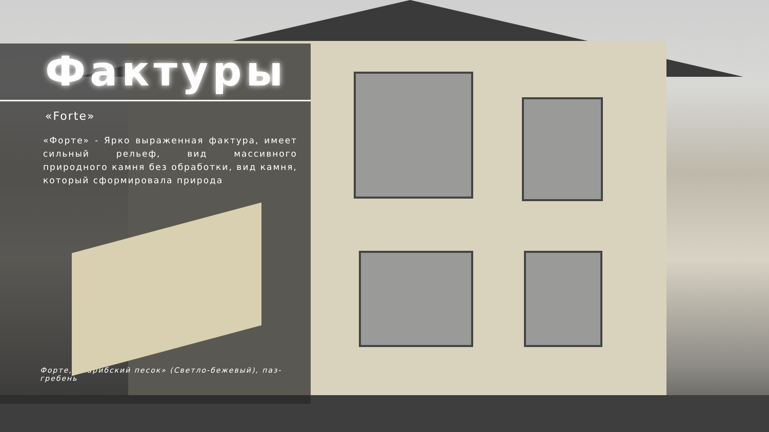Фактуры
«Forte»
«Форте» - Ярко выраженная фактура, имеет сильный рельеф, вид массивного природного камня без обработки, вид камня, который сформировала природа
Форте, «Карибский песок» (Светло-бежевый), паз-гребень